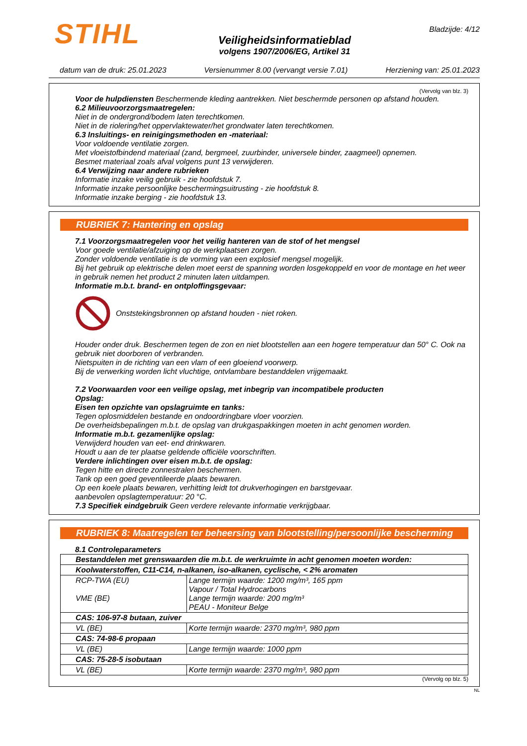STIHL
Veiligheidsinformatieblad
volgens 1907/2006/EG, Artikel 31
Bladzijde: 4/12
datum van de druk: 25.01.2023 Versienummer 8.00 (vervangt versie 7.01) Herziening van: 25.01.2023
(Vervolg van blz. 3)
Voor de hulpdiensten Beschermende kleding aantrekken. Niet beschermde personen op afstand houden.
6.2 Milieuvoorzorgsmaatregelen:
Niet in de ondergrond/bodem laten terechtkomen.
Niet in de riolering/het oppervlaktewater/het grondwater laten terechtkomen.
6.3 Insluitings- en reinigingsmethoden en -materiaal:
Voor voldoende ventilatie zorgen.
Met vloeistofbindend materiaal (zand, bergmeel, zuurbinder, universele binder, zaagmeel) opnemen.
Besmet materiaal zoals afval volgens punt 13 verwijderen.
6.4 Verwijzing naar andere rubrieken
Informatie inzake veilig gebruik - zie hoofdstuk 7.
Informatie inzake persoonlijke beschermingsuitrusting - zie hoofdstuk 8.
Informatie inzake berging - zie hoofdstuk 13.
RUBRIEK 7: Hantering en opslag
7.1 Voorzorgsmaatregelen voor het veilig hanteren van de stof of het mengsel
Voor goede ventilatie/afzuiging op de werkplaatsen zorgen.
Zonder voldoende ventilatie is de vorming van een explosief mengsel mogelijk.
Bij het gebruik op elektrische delen moet eerst de spanning worden losgekoppeld en voor de montage en het weer in gebruik nemen het product 2 minuten laten uitdampen.
Informatie m.b.t. brand- en ontploffingsgevaar:
Onststekingsbronnen op afstand houden - niet roken.
Houder onder druk. Beschermen tegen de zon en niet blootstellen aan een hogere temperatuur dan 50° C. Ook na gebruik niet doorboren of verbranden.
Nietspuiten in de richting van een vlam of een gloeiend voorwerp.
Bij de verwerking worden licht vluchtige, ontvlambare bestanddelen vrijgemaakt.
7.2 Voorwaarden voor een veilige opslag, met inbegrip van incompatibele producten
Opslag:
Eisen ten opzichte van opslagruimte en tanks:
Tegen oplosmiddelen bestande en ondoordringbare vloer voorzien.
De overheidsbepalingen m.b.t. de opslag van drukgaspakkingen moeten in acht genomen worden.
Informatie m.b.t. gezamenlijke opslag:
Verwijderd houden van eet- end drinkwaren.
Houdt u aan de ter plaatse geldende officiële voorschriften.
Verdere inlichtingen over eisen m.b.t. de opslag:
Tegen hitte en directe zonnestralen beschermen.
Tank op een goed geventileerde plaats bewaren.
Op een koele plaats bewaren, verhitting leidt tot drukverhogingen en barstgevaar.
aanbevolen opslagtemperatuur: 20 °C.
7.3 Specifiek eindgebruik Geen verdere relevante informatie verkrijgbaar.
RUBRIEK 8: Maatregelen ter beheersing van blootstelling/persoonlijke bescherming
8.1 Controleparameters
| Bestanddelen met grenswaarden die m.b.t. de werkruimte in acht genomen moeten worden: | |
| Koolwaterstoffen, C11-C14, n-alkanen, iso-alkanen, cyclische, < 2% aromaten | |
| RCP-TWA (EU) VME (BE) | Lange termijn waarde: 1200 mg/m³, 165 ppm Vapour / Total Hydrocarbons Lange termijn waarde: 200 mg/m³ PEAU - Moniteur Belge |
| CAS: 106-97-8 butaan, zuiver | |
| VL (BE) | Korte termijn waarde: 2370 mg/m³, 980 ppm |
| CAS: 74-98-6 propaan | |
| VL (BE) | Lange termijn waarde: 1000 ppm |
| CAS: 75-28-5 isobutaan | |
| VL (BE) | Korte termijn waarde: 2370 mg/m³, 980 ppm |
(Vervolg op blz. 5)
NL